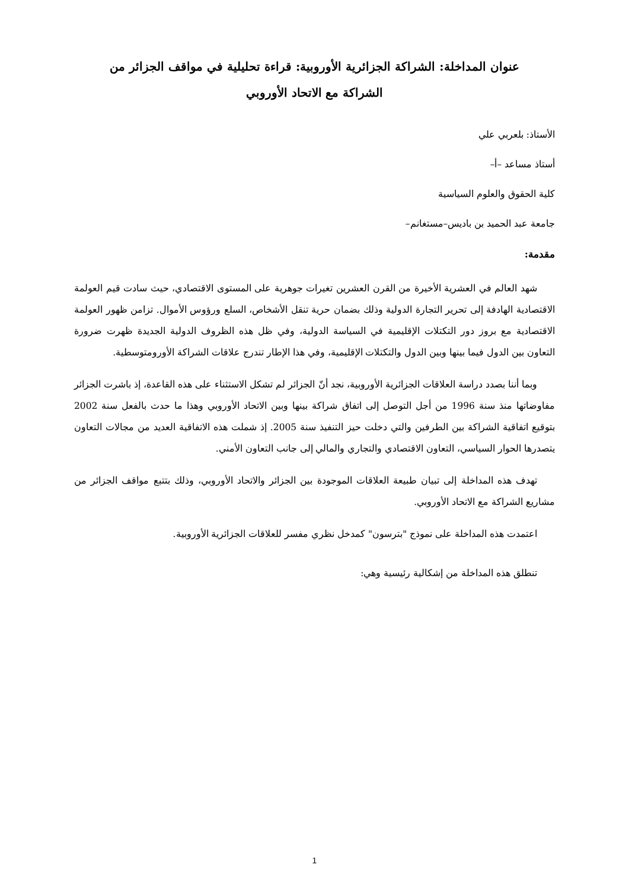عنوان المداخلة: الشراكة الجزائرية الأوروبية: قراءة تحليلية في مواقف الجزائر من الشراكة مع الاتحاد الأوروبي
الأستاذ: بلعربي علي
أستاذ مساعد –أ–
كلية الحقوق والعلوم السياسية
جامعة عبد الحميد بن باديس–مستغانم–
مقدمة:
شهد العالم في العشرية الأخيرة من القرن العشرين تغيرات جوهرية على المستوى الاقتصادي، حيث سادت قيم العولمة الاقتصادية الهادفة إلى تحرير التجارة الدولية وذلك بضمان حرية تنقل الأشخاص، السلع ورؤوس الأموال. تزامن ظهور العولمة الاقتصادية مع بروز دور التكتلات الإقليمية في السياسة الدولية، وفي ظل هذه الظروف الدولية الجديدة ظهرت ضرورة التعاون بين الدول فيما بينها وبين الدول والتكتلات الإقليمية، وفي هذا الإطار تندرج علاقات الشراكة الأورومتوسطية.
وبما أننا بصدد دراسة العلاقات الجزائرية الأوروبية، نجد أنّ الجزائر لم تشكل الاستثناء على هذه القاعدة، إذ باشرت الجزائر مفاوضاتها منذ سنة 1996 من أجل التوصل إلى اتفاق شراكة بينها وبين الاتحاد الأوروبي وهذا ما حدث بالفعل سنة 2002 بتوقيع اتفاقية الشراكة بين الطرفين والتي دخلت حيز التنفيذ سنة 2005. إذ شملت هذه الاتفاقية العديد من مجالات التعاون يتصدرها الحوار السياسي، التعاون الاقتصادي والتجاري والمالي إلى جانب التعاون الأمني.
تهدف هذه المداخلة إلى تبيان طبيعة العلاقات الموجودة بين الجزائر والاتحاد الأوروبي، وذلك بتتبع مواقف الجزائر من مشاريع الشراكة مع الاتحاد الأوروبي.
اعتمدت هذه المداخلة على نموذج "بترسون" كمدخل نظري مفسر للعلاقات الجزائرية الأوروبية.
تنطلق هذه المداخلة من إشكالية رئيسية وهي:
1